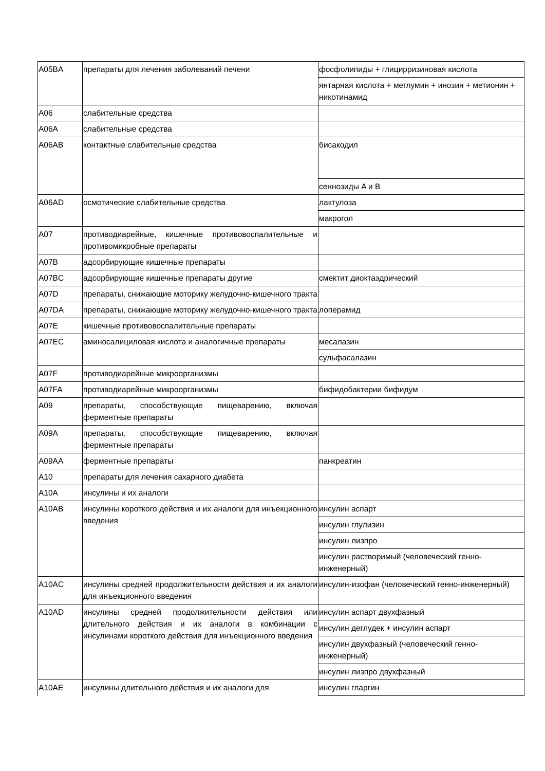| A05BA | препараты для лечения заболеваний печени | фосфолипиды + глицирризиновая кислота |
| | | янтарная кислота + меглумин + инозин + метионин + никотинамид |
| A06 | слабительные средства | |
| A06A | слабительные средства | |
| A06AB | контактные слабительные средства | бисакодил |
| | | сеннозиды A и B |
| A06AD | осмотические слабительные средства | лактулоза |
| | | макрогол |
| A07 | противодиарейные, кишечные противовоспалительные и противомикробные препараты | |
| A07B | адсорбирующие кишечные препараты | |
| A07BC | адсорбирующие кишечные препараты другие | смектит диоктаэдрический |
| A07D | препараты, снижающие моторику желудочно-кишечного тракта | |
| A07DA | препараты, снижающие моторику желудочно-кишечного тракта | лоперамид |
| A07E | кишечные противовоспалительные препараты | |
| A07EC | аминосалициловая кислота и аналогичные препараты | месалазин |
| | | сульфасалазин |
| A07F | противодиарейные микроорганизмы | |
| A07FA | противодиарейные микроорганизмы | бифидобактерии бифидум |
| A09 | препараты, способствующие пищеварению, включая ферментные препараты | |
| A09A | препараты, способствующие пищеварению, включая ферментные препараты | |
| A09AA | ферментные препараты | панкреатин |
| A10 | препараты для лечения сахарного диабета | |
| A10A | инсулины и их аналоги | |
| A10AB | инсулины короткого действия и их аналоги для инъекционного введения | инсулин аспарт |
| | | инсулин глулизин |
| | | инсулин лизпро |
| | | инсулин растворимый (человеческий генно-инженерный) |
| A10AC | инсулины средней продолжительности действия и их аналоги для инъекционного введения | инсулин-изофан (человеческий генно-инженерный) |
| A10AD | инсулины средней продолжительности действия или длительного действия и их аналоги в комбинации с инсулинами короткого действия для инъекционного введения | инсулин аспарт двухфазный |
| | | инсулин деглудек + инсулин аспарт |
| | | инсулин двухфазный (человеческий генно-инженерный) |
| | | инсулин лизпро двухфазный |
| A10AE | инсулины длительного действия и их аналоги для | инсулин гларгин |